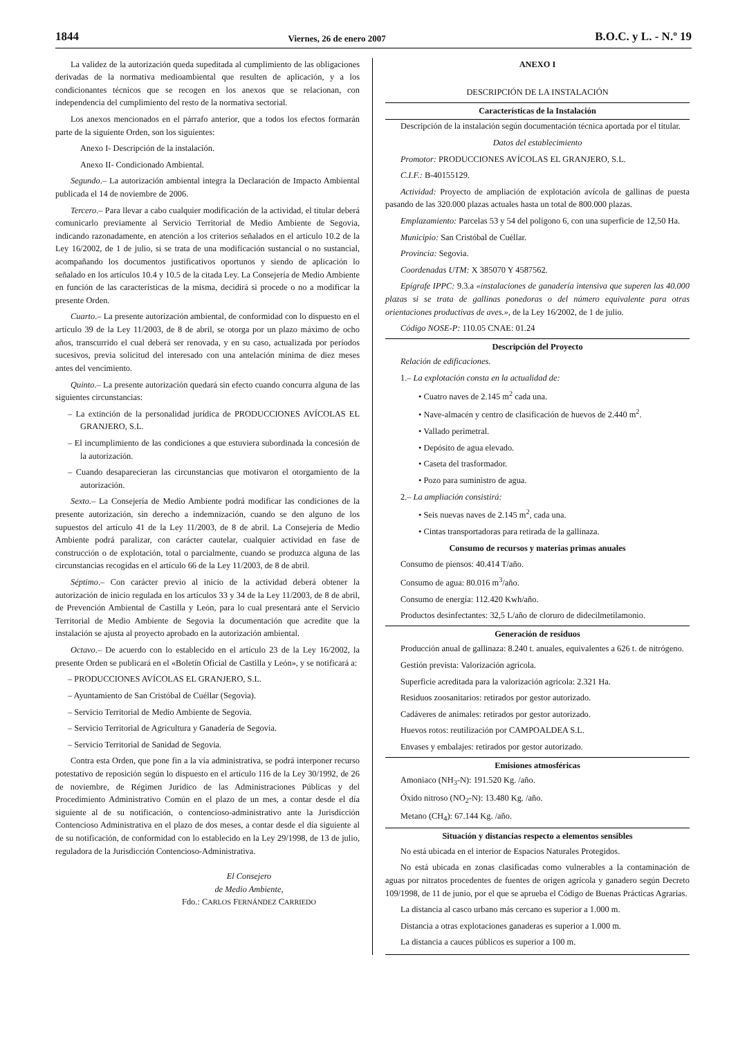1844 Viernes, 26 de enero 2007 B.O.C. y L. - N.º 19
La validez de la autorización queda supeditada al cumplimiento de las obligaciones derivadas de la normativa medioambiental que resulten de aplicación, y a los condicionantes técnicos que se recogen en los anexos que se relacionan, con independencia del cumplimiento del resto de la normativa sectorial.
Los anexos mencionados en el párrafo anterior, que a todos los efectos formarán parte de la siguiente Orden, son los siguientes:
Anexo I- Descripción de la instalación.
Anexo II- Condicionado Ambiental.
Segundo.– La autorización ambiental integra la Declaración de Impacto Ambiental publicada el 14 de noviembre de 2006.
Tercero.– Para llevar a cabo cualquier modificación de la actividad, el titular deberá comunicarlo previamente al Servicio Territorial de Medio Ambiente de Segovia, indicando razonadamente, en atención a los criterios señalados en el artículo 10.2 de la Ley 16/2002, de 1 de julio, si se trata de una modificación sustancial o no sustancial, acompañando los documentos justificativos oportunos y siendo de aplicación lo señalado en los artículos 10.4 y 10.5 de la citada Ley. La Consejería de Medio Ambiente en función de las características de la misma, decidirá si procede o no a modificar la presente Orden.
Cuarto.– La presente autorización ambiental, de conformidad con lo dispuesto en el artículo 39 de la Ley 11/2003, de 8 de abril, se otorga por un plazo máximo de ocho años, transcurrido el cual deberá ser renovada, y en su caso, actualizada por períodos sucesivos, previa solicitud del interesado con una antelación mínima de diez meses antes del vencimiento.
Quinto.– La presente autorización quedará sin efecto cuando concurra alguna de las siguientes circunstancias:
– La extinción de la personalidad jurídica de PRODUCCIONES AVÍCOLAS EL GRANJERO, S.L.
– El incumplimiento de las condiciones a que estuviera subordinada la concesión de la autorización.
– Cuando desaparecieran las circunstancias que motivaron el otorgamiento de la autorización.
Sexto.– La Consejería de Medio Ambiente podrá modificar las condiciones de la presente autorización, sin derecho a indemnización, cuando se den alguno de los supuestos del artículo 41 de la Ley 11/2003, de 8 de abril. La Consejería de Medio Ambiente podrá paralizar, con carácter cautelar, cualquier actividad en fase de construcción o de explotación, total o parcialmente, cuando se produzca alguna de las circunstancias recogidas en el artículo 66 de la Ley 11/2003, de 8 de abril.
Séptimo.– Con carácter previo al inicio de la actividad deberá obtener la autorización de inicio regulada en los artículos 33 y 34 de la Ley 11/2003, de 8 de abril, de Prevención Ambiental de Castilla y León, para lo cual presentará ante el Servicio Territorial de Medio Ambiente de Segovia la documentación que acredite que la instalación se ajusta al proyecto aprobado en la autorización ambiental.
Octavo.– De acuerdo con lo establecido en el artículo 23 de la Ley 16/2002, la presente Orden se publicará en el «Boletín Oficial de Castilla y León», y se notificará a:
– PRODUCCIONES AVÍCOLAS EL GRANJERO, S.L.
– Ayuntamiento de San Cristóbal de Cuéllar (Segovia).
– Servicio Territorial de Medio Ambiente de Segovia.
– Servicio Territorial de Agricultura y Ganadería de Segovia.
– Servicio Territorial de Sanidad de Segovia.
Contra esta Orden, que pone fin a la vía administrativa, se podrá interponer recurso potestativo de reposición según lo dispuesto en el artículo 116 de la Ley 30/1992, de 26 de noviembre, de Régimen Jurídico de las Administraciones Públicas y del Procedimiento Administrativo Común en el plazo de un mes, a contar desde el día siguiente al de su notificación, o contencioso-administrativo ante la Jurisdicción Contencioso Administrativa en el plazo de dos meses, a contar desde el día siguiente al de su notificación, de conformidad con lo establecido en la Ley 29/1998, de 13 de julio, reguladora de la Jurisdicción Contencioso-Administrativa.
El Consejero
de Medio Ambiente,
Fdo.: CARLOS FERNÁNDEZ CARRIEDO
ANEXO I
DESCRIPCIÓN DE LA INSTALACIÓN
Características de la Instalación
Descripción de la instalación según documentación técnica aportada por el titular.
Datos del establecimiento
Promotor: PRODUCCIONES AVÍCOLAS EL GRANJERO, S.L.
C.I.F.: B-40155129.
Actividad: Proyecto de ampliación de explotación avícola de gallinas de puesta pasando de las 320.000 plazas actuales hasta un total de 800.000 plazas.
Emplazamiento: Parcelas 53 y 54 del polígono 6, con una superficie de 12,50 Ha.
Municipio: San Cristóbal de Cuéllar.
Provincia: Segovia.
Coordenadas UTM: X 385070 Y 4587562.
Epígrafe IPPC: 9.3.a «instalaciones de ganadería intensiva que superen las 40.000 plazas si se trata de gallinas ponedoras o del número equivalente para otras orientaciones productivas de aves.», de la Ley 16/2002, de 1 de julio.
Código NOSE-P: 110.05 CNAE: 01.24
Descripción del Proyecto
Relación de edificaciones.
1.– La explotación consta en la actualidad de:
• Cuatro naves de 2.145 m<sup>2</sup> cada una.
• Nave-almacén y centro de clasificación de huevos de 2.440 m<sup>2</sup>.
• Vallado perimetral.
• Depósito de agua elevado.
• Caseta del trasformador.
• Pozo para suministro de agua.
2.– La ampliación consistirá:
• Seis nuevas naves de 2.145 m<sup>2</sup>, cada una.
• Cintas transportadoras para retirada de la gallinaza.
Consumo de recursos y materias primas anuales
Consumo de piensos: 40.414 T/año.
Consumo de agua: 80.016 m<sup>3</sup>/año.
Consumo de energía: 112.420 Kwh/año.
Productos desinfectantes: 32,5 L/año de cloruro de didecilmetilamonio.
Generación de residuos
Producción anual de gallinaza: 8.240 t. anuales, equivalentes a 626 t. de nitrógeno.
Gestión prevista: Valorización agrícola.
Superficie acreditada para la valorización agrícola: 2.321 Ha.
Residuos zoosanitarios: retirados por gestor autorizado.
Cadáveres de animales: retirados por gestor autorizado.
Huevos rotos: reutilización por CAMPOALDEA S.L.
Envases y embalajes: retirados por gestor autorizado.
Emisiones atmosféricas
Amoniaco (NH<sub>3</sub>-N): 191.520 Kg. /año.
Óxido nitroso (NO<sub>2</sub>-N): 13.480 Kg. /año.
Metano (CH<sub>4</sub>): 67.144 Kg. /año.
Situación y distancias respecto a elementos sensibles
No está ubicada en el interior de Espacios Naturales Protegidos.
No está ubicada en zonas clasificadas como vulnerables a la contaminación de aguas por nitratos procedentes de fuentes de origen agrícola y ganadero según Decreto 109/1998, de 11 de junio, por el que se aprueba el Código de Buenas Prácticas Agrarias.
La distancia al casco urbano más cercano es superior a 1.000 m.
Distancia a otras explotaciones ganaderas es superior a 1.000 m.
La distancia a cauces públicos es superior a 100 m.